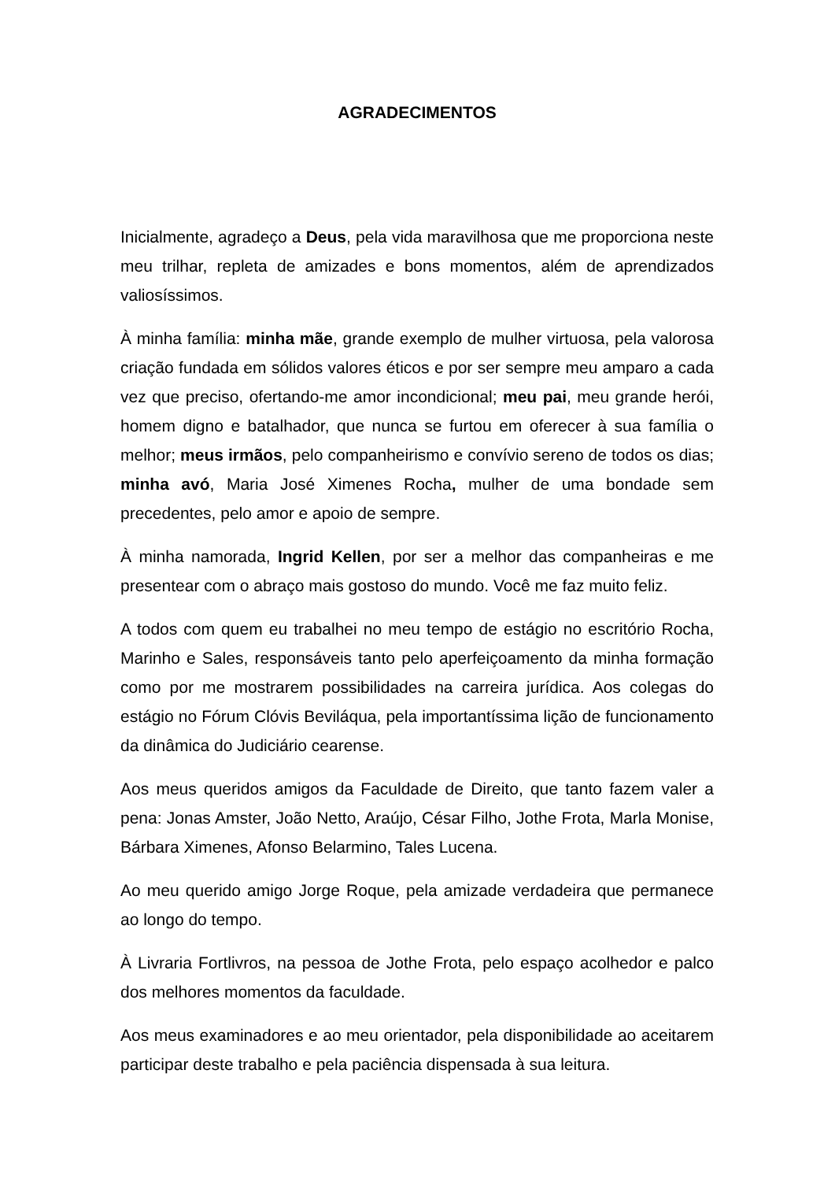AGRADECIMENTOS
Inicialmente, agradeço a Deus, pela vida maravilhosa que me proporciona neste meu trilhar, repleta de amizades e bons momentos, além de aprendizados valiosíssimos.
À minha família: minha mãe, grande exemplo de mulher virtuosa, pela valorosa criação fundada em sólidos valores éticos e por ser sempre meu amparo a cada vez que preciso, ofertando-me amor incondicional; meu pai, meu grande herói, homem digno e batalhador, que nunca se furtou em oferecer à sua família o melhor; meus irmãos, pelo companheirismo e convívio sereno de todos os dias; minha avó, Maria José Ximenes Rocha, mulher de uma bondade sem precedentes, pelo amor e apoio de sempre.
À minha namorada, Ingrid Kellen, por ser a melhor das companheiras e me presentear com o abraço mais gostoso do mundo. Você me faz muito feliz.
A todos com quem eu trabalhei no meu tempo de estágio no escritório Rocha, Marinho e Sales, responsáveis tanto pelo aperfeiçoamento da minha formação como por me mostrarem possibilidades na carreira jurídica. Aos colegas do estágio no Fórum Clóvis Beviláqua, pela importantíssima lição de funcionamento da dinâmica do Judiciário cearense.
Aos meus queridos amigos da Faculdade de Direito, que tanto fazem valer a pena: Jonas Amster, João Netto, Araújo, César Filho, Jothe Frota, Marla Monise, Bárbara Ximenes, Afonso Belarmino, Tales Lucena.
Ao meu querido amigo Jorge Roque, pela amizade verdadeira que permanece ao longo do tempo.
À Livraria Fortlivros, na pessoa de Jothe Frota, pelo espaço acolhedor e palco dos melhores momentos da faculdade.
Aos meus examinadores e ao meu orientador, pela disponibilidade ao aceitarem participar deste trabalho e pela paciência dispensada à sua leitura.